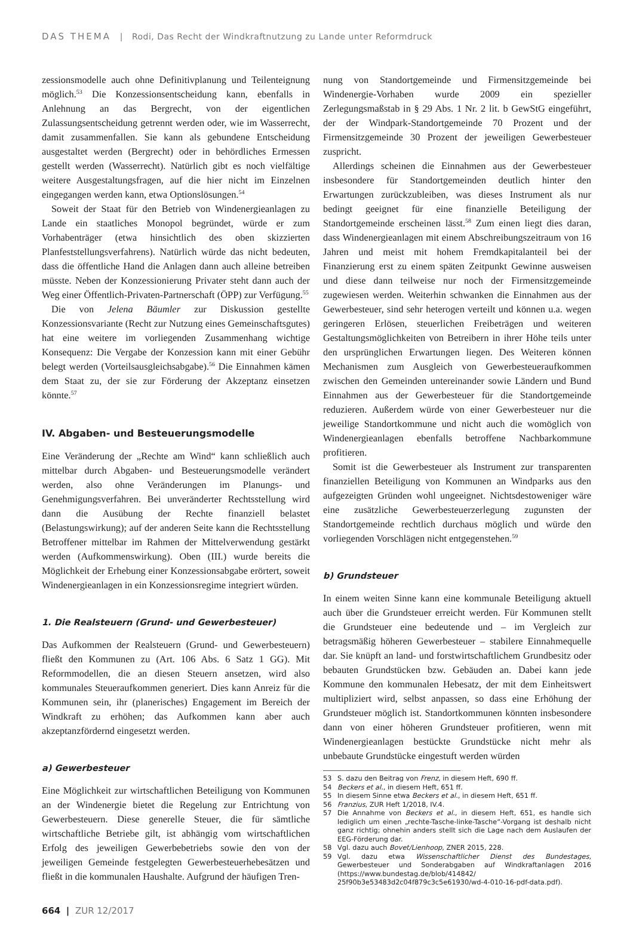DAS THEMA | Rodi, Das Recht der Windkraftnutzung zu Lande unter Reformdruck
zessionsmodelle auch ohne Definitivplanung und Teilenteignung möglich.<sup>53</sup> Die Konzessionsentscheidung kann, ebenfalls in Anlehnung an das Bergrecht, von der eigentlichen Zulassungsentscheidung getrennt werden oder, wie im Wasserrecht, damit zusammenfallen. Sie kann als gebundene Entscheidung ausgestaltet werden (Bergrecht) oder in behördliches Ermessen gestellt werden (Wasserrecht). Natürlich gibt es noch vielfältige weitere Ausgestaltungsfragen, auf die hier nicht im Einzelnen eingegangen werden kann, etwa Optionslösungen.<sup>54</sup>
Soweit der Staat für den Betrieb von Windenergieanlagen zu Lande ein staatliches Monopol begründet, würde er zum Vorhabenträger (etwa hinsichtlich des oben skizzierten Planfeststellungsverfahrens). Natürlich würde das nicht bedeuten, dass die öffentliche Hand die Anlagen dann auch alleine betreiben müsste. Neben der Konzessionierung Privater steht dann auch der Weg einer Öffentlich-Privaten-Partnerschaft (ÖPP) zur Verfügung.<sup>55</sup>
Die von Jelena Bäumler zur Diskussion gestellte Konzessionsvariante (Recht zur Nutzung eines Gemeinschaftsgutes) hat eine weitere im vorliegenden Zusammenhang wichtige Konsequenz: Die Vergabe der Konzession kann mit einer Gebühr belegt werden (Vorteilsausgleichsabgabe).<sup>56</sup> Die Einnahmen kämen dem Staat zu, der sie zur Förderung der Akzeptanz einsetzen könnte.<sup>57</sup>
IV. Abgaben- und Besteuerungsmodelle
Eine Veränderung der „Rechte am Wind“ kann schließlich auch mittelbar durch Abgaben- und Besteuerungsmodelle verändert werden, also ohne Veränderungen im Planungs- und Genehmigungsverfahren. Bei unveränderter Rechtsstellung wird dann die Ausübung der Rechte finanziell belastet (Belastungswirkung); auf der anderen Seite kann die Rechtsstellung Betroffener mittelbar im Rahmen der Mittelverwendung gestärkt werden (Aufkommenswirkung). Oben (III.) wurde bereits die Möglichkeit der Erhebung einer Konzessionsabgabe erörtert, soweit Windenergieanlagen in ein Konzessionsregime integriert würden.
1. Die Realsteuern (Grund- und Gewerbesteuer)
Das Aufkommen der Realsteuern (Grund- und Gewerbesteuern) fließt den Kommunen zu (Art. 106 Abs. 6 Satz 1 GG). Mit Reformmodellen, die an diesen Steuern ansetzen, wird also kommunales Steueraufkommen generiert. Dies kann Anreiz für die Kommunen sein, ihr (planerisches) Engagement im Bereich der Windkraft zu erhöhen; das Aufkommen kann aber auch akzeptanzfördernd eingesetzt werden.
a) Gewerbesteuer
Eine Möglichkeit zur wirtschaftlichen Beteiligung von Kommunen an der Windenergie bietet die Regelung zur Entrichtung von Gewerbesteuern. Diese generelle Steuer, die für sämtliche wirtschaftliche Betriebe gilt, ist abhängig vom wirtschaftlichen Erfolg des jeweiligen Gewerbebetriebs sowie den von der jeweiligen Gemeinde festgelegten Gewerbesteuerhebesätzen und fließt in die kommunalen Haushalte. Aufgrund der häufigen Tren-
nung von Standortgemeinde und Firmensitzgemeinde bei Windenergie-Vorhaben wurde 2009 ein spezieller Zerlegungsmaßstab in § 29 Abs. 1 Nr. 2 lit. b GewStG eingeführt, der der Windpark-Standortgemeinde 70 Prozent und der Firmensitzgemeinde 30 Prozent der jeweiligen Gewerbesteuer zuspricht.
Allerdings scheinen die Einnahmen aus der Gewerbesteuer insbesondere für Standortgemeinden deutlich hinter den Erwartungen zurückzubleiben, was dieses Instrument als nur bedingt geeignet für eine finanzielle Beteiligung der Standortgemeinde erscheinen lässt.<sup>58</sup> Zum einen liegt dies daran, dass Windenergieanlagen mit einem Abschreibungszeitraum von 16 Jahren und meist mit hohem Fremdkapitalanteil bei der Finanzierung erst zu einem späten Zeitpunkt Gewinne ausweisen und diese dann teilweise nur noch der Firmensitzgemeinde zugewiesen werden. Weiterhin schwanken die Einnahmen aus der Gewerbesteuer, sind sehr heterogen verteilt und können u.a. wegen geringeren Erlösen, steuerlichen Freibeträgen und weiteren Gestaltungsmöglichkeiten von Betreibern in ihrer Höhe teils unter den ursprünglichen Erwartungen liegen. Des Weiteren können Mechanismen zum Ausgleich von Gewerbesteueraufkommen zwischen den Gemeinden untereinander sowie Ländern und Bund Einnahmen aus der Gewerbesteuer für die Standortgemeinde reduzieren. Außerdem würde von einer Gewerbesteuer nur die jeweilige Standortkommune und nicht auch die womöglich von Windenergieanlagen ebenfalls betroffene Nachbarkommune profitieren.
Somit ist die Gewerbesteuer als Instrument zur transparenten finanziellen Beteiligung von Kommunen an Windparks aus den aufgezeigten Gründen wohl ungeeignet. Nichtsdestoweniger wäre eine zusätzliche Gewerbesteuerzerlegung zugunsten der Standortgemeinde rechtlich durchaus möglich und würde den vorliegenden Vorschlägen nicht entgegenstehen.<sup>59</sup>
b) Grundsteuer
In einem weiten Sinne kann eine kommunale Beteiligung aktuell auch über die Grundsteuer erreicht werden. Für Kommunen stellt die Grundsteuer eine bedeutende und – im Vergleich zur betragsmäßig höheren Gewerbesteuer – stabilere Einnahmequelle dar. Sie knüpft an land- und forstwirtschaftlichem Grundbesitz oder bebauten Grundstücken bzw. Gebäuden an. Dabei kann jede Kommune den kommunalen Hebesatz, der mit dem Einheitswert multipliziert wird, selbst anpassen, so dass eine Erhöhung der Grundsteuer möglich ist. Standortkommunen könnten insbesondere dann von einer höheren Grundsteuer profitieren, wenn mit Windenergieanlagen bestückte Grundstücke nicht mehr als unbebaute Grundstücke eingestuft werden würden
53 S. dazu den Beitrag von Frenz, in diesem Heft, 690 ff.
54 Beckers et al., in diesem Heft, 651 ff.
55 In diesem Sinne etwa Beckers et al., in diesem Heft, 651 ff.
56 Franzius, ZUR Heft 1/2018, IV.4.
57 Die Annahme von Beckers et al., in diesem Heft, 651, es handle sich lediglich um einen „rechte-Tasche-linke-Tasche“-Vorgang ist deshalb nicht ganz richtig; ohnehin anders stellt sich die Lage nach dem Auslaufen der EEG-Förderung dar.
58 Vgl. dazu auch Bovet/Lienhoop, ZNER 2015, 228.
59 Vgl. dazu etwa Wissenschaftlicher Dienst des Bundestages, Gewerbesteuer und Sonderabgaben auf Windkraftanlagen 2016 (https://www.bundestag.de/blob/414842/ 25f90b3e53483d2c04f879c3c5e61930/wd-4-010-16-pdf-data.pdf).
664 | ZUR 12/2017